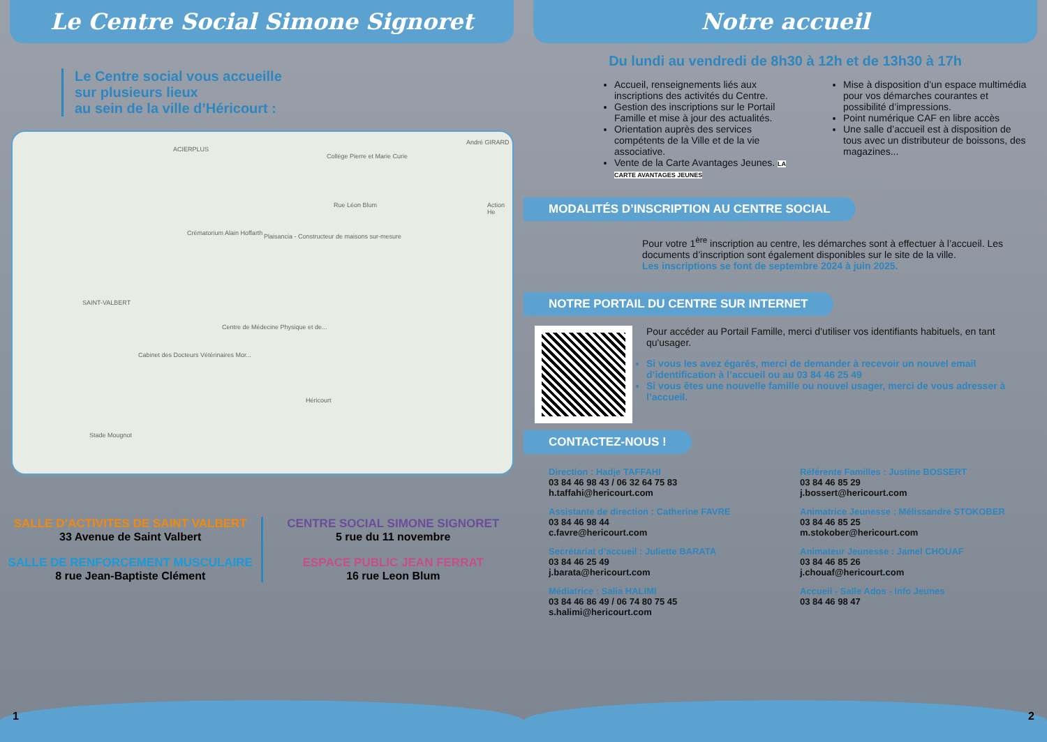Le Centre Social Simone Signoret
Le Centre social vous accueille
sur plusieurs lieux
au sein de la ville d’Héricourt :
ACIERPLUS
Collège Pierre et Marie Curie
Crématorium Alain Hoffarth Plaisancia - Constructeur de maisons sur-mesure
SAINT-VALBERT
Centre de Médecine Physique et de...
Cabinet des Docteurs Vétérinaires Mor...
Héricourt
Stade Mougnot
Action He
André GIRARD
Rue Léon Blum
SALLE D’ACTIVITES DE SAINT VALBERT
33 Avenue de Saint Valbert
SALLE DE RENFORCEMENT MUSCULAIRE
8 rue Jean-Baptiste Clément
CENTRE SOCIAL SIMONE SIGNORET
5 rue du 11 novembre
ESPACE PUBLIC JEAN FERRAT
16 rue Leon Blum
1
Notre accueil
Du lundi au vendredi de 8h30 à 12h et de 13h30 à 17h
Accueil, renseignements liés aux inscriptions des activités du Centre.
Gestion des inscriptions sur le Portail Famille et mise à jour des actualités.
Orientation auprès des services compétents de la Ville et de la vie associative.
Vente de la Carte Avantages Jeunes. LA CARTE AVANTAGES JEUNES
Mise à disposition d’un espace multimédia pour vos démarches courantes et possibilité d’impressions.
Point numérique CAF en libre accès
Une salle d’accueil est à disposition de tous avec un distributeur de boissons, des magazines...
MODALITÉS D’INSCRIPTION AU CENTRE SOCIAL
Pour votre 1<sup>ère</sup> inscription au centre, les démarches sont à effectuer à l’accueil. Les documents d’inscription sont également disponibles sur le site de la ville.
Les inscriptions se font de septembre 2024 à juin 2025.
NOTRE PORTAIL DU CENTRE SUR INTERNET
Pour accéder au Portail Famille, merci d’utiliser vos identifiants habituels, en tant qu'usager.
Si vous les avez égarés, merci de demander à recevoir un nouvel email d’identification à l’accueil ou au 03 84 46 25 49
Si vous êtes une nouvelle famille ou nouvel usager, merci de vous adresser à l’accueil.
CONTACTEZ-NOUS !
Direction : Hadje TAFFAHI
03 84 46 98 43 / 06 32 64 75 83
h.taffahi@hericourt.com
Référente Familles : Justine BOSSERT
03 84 46 85 29
j.bossert@hericourt.com
Assistante de direction : Catherine FAVRE
03 84 46 98 44
c.favre@hericourt.com
Animatrice Jeunesse : Mélissandre STOKOBER
03 84 46 85 25
m.stokober@hericourt.com
Secrétariat d’accueil : Juliette BARATA
03 84 46 25 49
j.barata@hericourt.com
Animateur Jeunesse : Jamel CHOUAF
03 84 46 85 26
j.chouaf@hericourt.com
Médiatrice : Salia HALIMI
03 84 46 86 49 / 06 74 80 75 45
s.halimi@hericourt.com
Accueil - Salle Ados - Info Jeunes
03 84 46 98 47
2